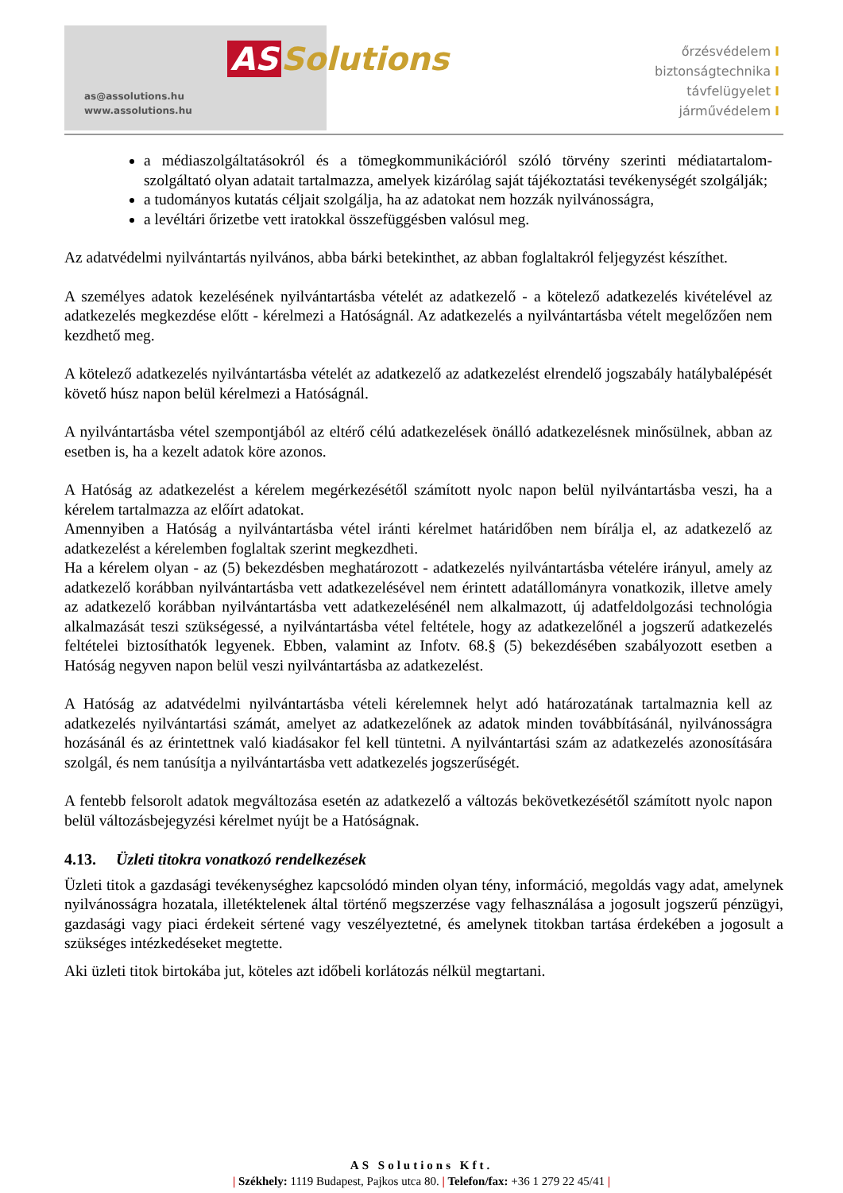as@assolutions.hu
www.assolutions.hu
AS Solutions
őrzésvédelem I
biztonságtechnika I
távfelügyelet I
járművédelem I
a médiaszolgáltatásokról és a tömegkommunikációról szóló törvény szerinti médiatartalom-szolgáltató olyan adatait tartalmazza, amelyek kizárólag saját tájékoztatási tevékenységét szolgálják;
a tudományos kutatás céljait szolgálja, ha az adatokat nem hozzák nyilvánosságra,
a levéltári őrizetbe vett iratokkal összefüggésben valósul meg.
Az adatvédelmi nyilvántartás nyilvános, abba bárki betekinthet, az abban foglaltakról feljegyzést készíthet.
A személyes adatok kezelésének nyilvántartásba vételét az adatkezelő - a kötelező adatkezelés kivételével az adatkezelés megkezdése előtt - kérelmezi a Hatóságnál. Az adatkezelés a nyilvántartásba vételt megelőzően nem kezdhető meg.
A kötelező adatkezelés nyilvántartásba vételét az adatkezelő az adatkezelést elrendelő jogszabály hatálybalépését követő húsz napon belül kérelmezi a Hatóságnál.
A nyilvántartásba vétel szempontjából az eltérő célú adatkezelések önálló adatkezelésnek minősülnek, abban az esetben is, ha a kezelt adatok köre azonos.
A Hatóság az adatkezelést a kérelem megérkezésétől számított nyolc napon belül nyilvántartásba veszi, ha a kérelem tartalmazza az előírt adatokat.
Amennyiben a Hatóság a nyilvántartásba vétel iránti kérelmet határidőben nem bírálja el, az adatkezelő az adatkezelést a kérelemben foglaltak szerint megkezdheti.
Ha a kérelem olyan - az (5) bekezdésben meghatározott - adatkezelés nyilvántartásba vételére irányul, amely az adatkezelő korábban nyilvántartásba vett adatkezelésével nem érintett adatállományra vonatkozik, illetve amely az adatkezelő korábban nyilvántartásba vett adatkezelésénél nem alkalmazott, új adatfeldolgozási technológia alkalmazását teszi szükségessé, a nyilvántartásba vétel feltétele, hogy az adatkezelőnél a jogszerű adatkezelés feltételei biztosíthatók legyenek. Ebben, valamint az Infotv. 68.§ (5) bekezdésében szabályozott esetben a Hatóság negyven napon belül veszi nyilvántartásba az adatkezelést.
A Hatóság az adatvédelmi nyilvántartásba vételi kérelemnek helyt adó határozatának tartalmaznia kell az adatkezelés nyilvántartási számát, amelyet az adatkezelőnek az adatok minden továbbításánál, nyilvánosságra hozásánál és az érintettnek való kiadásakor fel kell tüntetni. A nyilvántartási szám az adatkezelés azonosítására szolgál, és nem tanúsítja a nyilvántartásba vett adatkezelés jogszerűségét.
A fentebb felsorolt adatok megváltozása esetén az adatkezelő a változás bekövetkezésétől számított nyolc napon belül változásbejegyzési kérelmet nyújt be a Hatóságnak.
4.13. Üzleti titokra vonatkozó rendelkezések
Üzleti titok a gazdasági tevékenységhez kapcsolódó minden olyan tény, információ, megoldás vagy adat, amelynek nyilvánosságra hozatala, illetéktelenek által történő megszerzése vagy felhasználása a jogosult jogszerű pénzügyi, gazdasági vagy piaci érdekeit sértené vagy veszélyeztetné, és amelynek titokban tartása érdekében a jogosult a szükséges intézkedéseket megtette.
Aki üzleti titok birtokába jut, köteles azt időbeli korlátozás nélkül megtartani.
AS Solutions Kft.
| Székhely: 1119 Budapest, Pajkos utca 80. | Telefon/fax: +36 1 279 22 45/41 |